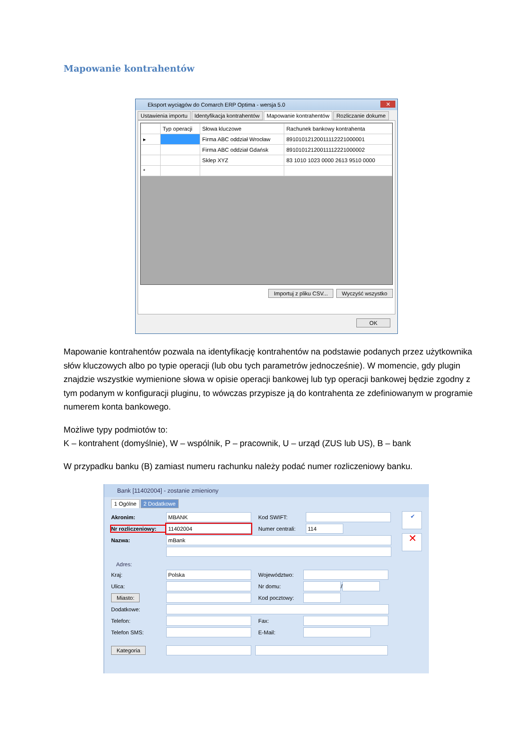Mapowanie kontrahentów
Eksport wyciągów do Comarch ERP Optima - wersja 5.0 ✕
Ustawienia importu Identyfikacja kontrahentów Mapowanie kontrahentów Rozliczanie dokume
| | Typ operacji | Słowa kluczowe | Rachunek bankowy kontrahenta |
| --- | --- | --- | --- |
| ▸ | | Firma ABC oddział Wrocław | 89101012120011112221000001 |
| | | Firma ABC oddział Gdańsk | 89101012120011112221000002 |
| | | Sklep XYZ | 83 1010 1023 0000 2613 9510 0000 |
| * | | | |
Importuj z pliku CSV... Wyczyść wszystko
OK
Mapowanie kontrahentów pozwala na identyfikację kontrahentów na podstawie podanych przez użytkownika słów kluczowych albo po typie operacji (lub obu tych parametrów jednocześnie). W momencie, gdy plugin znajdzie wszystkie wymienione słowa w opisie operacji bankowej lub typ operacji bankowej będzie zgodny z tym podanym w konfiguracji pluginu, to wówczas przypisze ją do kontrahenta ze zdefiniowanym w programie numerem konta bankowego.
Możliwe typy podmiotów to:
K – kontrahent (domyślnie), W – wspólnik, P – pracownik, U – urząd (ZUS lub US), B – bank
W przypadku banku (B) zamiast numeru rachunku należy podać numer rozliczeniowy banku.
Bank [11402004] - zostanie zmieniony
1 Ogólne 2 Dodatkowe
Akronim: MBANK Kod SWIFT:
Nr rozliczeniowy: 11402004 Numer centrali: 114
Nazwa: mBank
Adres:
Kraj: Polska Województwo:
Ulica: Nr domu: /
Miasto: Kod pocztowy:
Dodatkowe:
Telefon: Fax:
Telefon SMS: E-Mail:
Kategoria
✔
✕